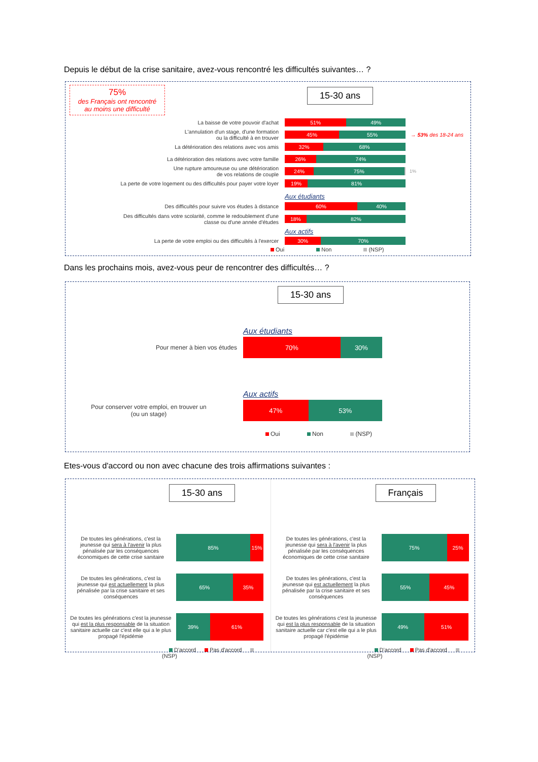Depuis le début de la crise sanitaire, avez-vous rencontré les difficultés suivantes… ?
75%
des Français ont rencontré
au moins une difficulté
15-30 ans
La baisse de votre pouvoir d'achat
51% 49%
L'annulation d'un stage, d'une formation
ou la difficulté à en trouver
45% 55%
→ 53% des 18-24 ans
La détérioration des relations avec vos amis
32% 68%
La détérioration des relations avec votre famille
26% 74%
Une rupture amoureuse ou une détérioration
de vos relations de couple
24% 75%
1%
La perte de votre logement ou des difficultés pour payer votre loyer
19% 81%
Aux étudiants
Des difficultés pour suivre vos études à distance
60% 40%
Des difficultés dans votre scolarité, comme le redoublement d'une
classe ou d'une année d'études
18% 82%
Aux actifs
La perte de votre emploi ou des difficultés à l'exercer
30% 70%
Oui Non (NSP)
Dans les prochains mois, avez-vous peur de rencontrer des difficultés… ?
15-30 ans
Aux étudiants
Pour mener à bien vos études
70% 30%
Aux actifs
Pour conserver votre emploi, en trouver un
(ou un stage)
47% 53%
Oui Non (NSP)
Etes-vous d'accord ou non avec chacune des trois affirmations suivantes :
15-30 ans
De toutes les générations, c'est la jeunesse qui sera à l'avenir la plus pénalisée par les conséquences économiques de cette crise sanitaire
85% 15%
De toutes les générations, c'est la jeunesse qui est actuellement la plus pénalisée par la crise sanitaire et ses conséquences
65% 35%
De toutes les générations c'est la jeunesse qui est la plus responsable de la situation sanitaire actuelle car c'est elle qui a le plus propagé l'épidémie
39% 61%
D'accord Pas d'accord (NSP)
Français
De toutes les générations, c'est la jeunesse qui sera à l'avenir la plus pénalisée par les conséquences économiques de cette crise sanitaire
75% 25%
De toutes les générations, c'est la jeunesse qui est actuellement la plus pénalisée par la crise sanitaire et ses conséquences
55% 45%
De toutes les générations c'est la jeunesse qui est la plus responsable de la situation sanitaire actuelle car c'est elle qui a le plus propagé l'épidémie
49% 51%
D'accord Pas d'accord (NSP)